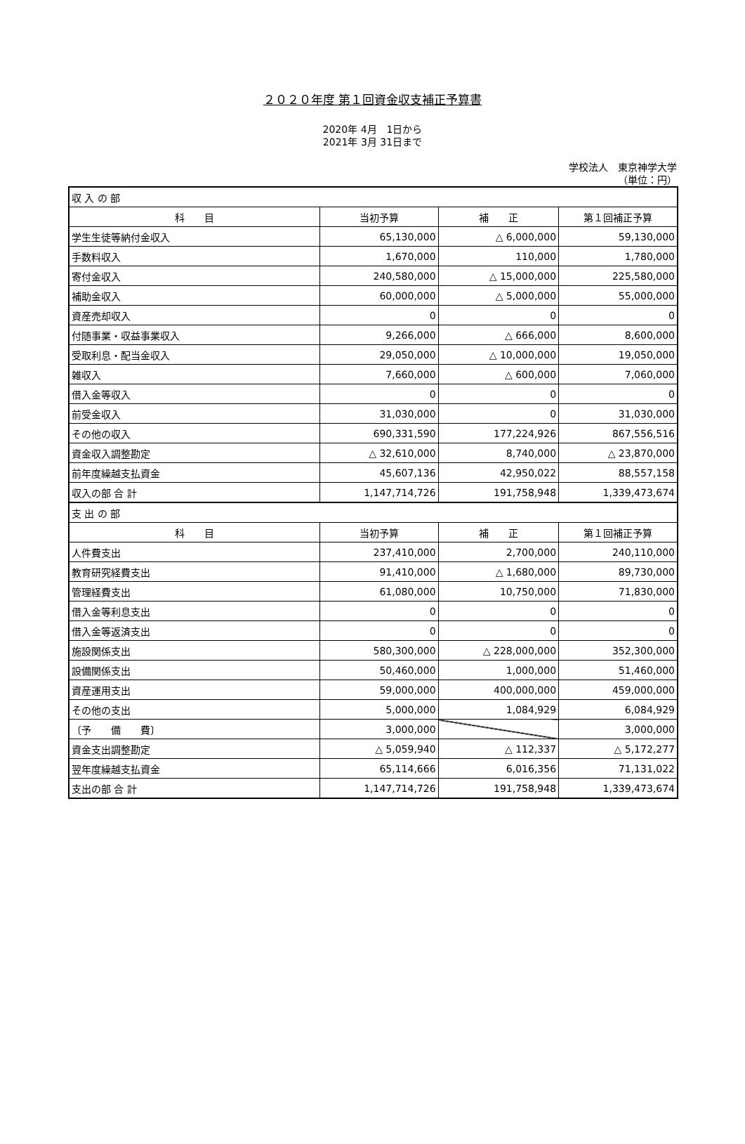２０２０年度 第１回資金収支補正予算書
2020年 4月　1日から
2021年 3月 31日まで
学校法人　東京神学大学
（単位：円）
| 収 入 の 部 | | | |
| 科 目 | 当初予算 | 補 正 | 第１回補正予算 |
| 学生生徒等納付金収入 | 65,130,000 | △ 6,000,000 | 59,130,000 |
| 手数料収入 | 1,670,000 | 110,000 | 1,780,000 |
| 寄付金収入 | 240,580,000 | △ 15,000,000 | 225,580,000 |
| 補助金収入 | 60,000,000 | △ 5,000,000 | 55,000,000 |
| 資産売却収入 | 0 | 0 | 0 |
| 付随事業・収益事業収入 | 9,266,000 | △ 666,000 | 8,600,000 |
| 受取利息・配当金収入 | 29,050,000 | △ 10,000,000 | 19,050,000 |
| 雑収入 | 7,660,000 | △ 600,000 | 7,060,000 |
| 借入金等収入 | 0 | 0 | 0 |
| 前受金収入 | 31,030,000 | 0 | 31,030,000 |
| その他の収入 | 690,331,590 | 177,224,926 | 867,556,516 |
| 資金収入調整勘定 | △ 32,610,000 | 8,740,000 | △ 23,870,000 |
| 前年度繰越支払資金 | 45,607,136 | 42,950,022 | 88,557,158 |
| 収入の部 合 計 | 1,147,714,726 | 191,758,948 | 1,339,473,674 |
| 支 出 の 部 | | | |
| 科 目 | 当初予算 | 補 正 | 第１回補正予算 |
| 人件費支出 | 237,410,000 | 2,700,000 | 240,110,000 |
| 教育研究経費支出 | 91,410,000 | △ 1,680,000 | 89,730,000 |
| 管理経費支出 | 61,080,000 | 10,750,000 | 71,830,000 |
| 借入金等利息支出 | 0 | 0 | 0 |
| 借入金等返済支出 | 0 | 0 | 0 |
| 施設関係支出 | 580,300,000 | △ 228,000,000 | 352,300,000 |
| 設備関係支出 | 50,460,000 | 1,000,000 | 51,460,000 |
| 資産運用支出 | 59,000,000 | 400,000,000 | 459,000,000 |
| その他の支出 | 5,000,000 | 1,084,929 | 6,084,929 |
| 〔予 備 費〕 | 3,000,000 | | 3,000,000 |
| 資金支出調整勘定 | △ 5,059,940 | △ 112,337 | △ 5,172,277 |
| 翌年度繰越支払資金 | 65,114,666 | 6,016,356 | 71,131,022 |
| 支出の部 合 計 | 1,147,714,726 | 191,758,948 | 1,339,473,674 |